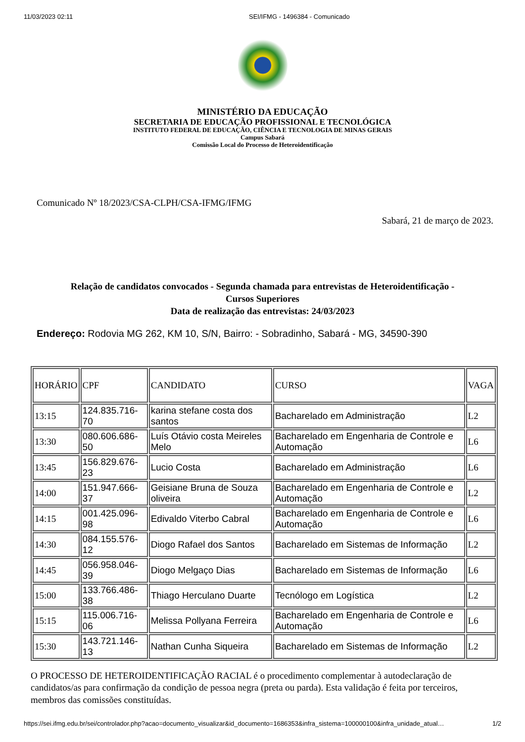11/03/2023 02:11 SEI/IFMG - 1496384 - Comunicado
MINISTÉRIO DA EDUCAÇÃO
SECRETARIA DE EDUCAÇÃO PROFISSIONAL E TECNOLÓGICA
INSTITUTO FEDERAL DE EDUCAÇÃO, CIÊNCIA E TECNOLOGIA DE MINAS GERAIS
Campus Sabará
Comissão Local do Processo de Heteroidentificação
Comunicado Nº 18/2023/CSA-CLPH/CSA-IFMG/IFMG
Sabará, 21 de março de 2023.
Relação de candidatos convocados - Segunda chamada para entrevistas de Heteroidentificação -
Cursos Superiores
Data de realização das entrevistas: 24/03/2023
Endereço: Rodovia MG 262, KM 10, S/N, Bairro: - Sobradinho, Sabará - MG, 34590-390
| HORÁRIO | CPF | CANDIDATO | CURSO | VAGA |
| 13:15 | 124.835.716-70 | karina stefane costa dos santos | Bacharelado em Administração | L2 |
| 13:30 | 080.606.686-50 | Luís Otávio costa Meireles Melo | Bacharelado em Engenharia de Controle e Automação | L6 |
| 13:45 | 156.829.676-23 | Lucio Costa | Bacharelado em Administração | L6 |
| 14:00 | 151.947.666-37 | Geisiane Bruna de Souza oliveira | Bacharelado em Engenharia de Controle e Automação | L2 |
| 14:15 | 001.425.096-98 | Edivaldo Viterbo Cabral | Bacharelado em Engenharia de Controle e Automação | L6 |
| 14:30 | 084.155.576-12 | Diogo Rafael dos Santos | Bacharelado em Sistemas de Informação | L2 |
| 14:45 | 056.958.046-39 | Diogo Melgaço Dias | Bacharelado em Sistemas de Informação | L6 |
| 15:00 | 133.766.486-38 | Thiago Herculano Duarte | Tecnólogo em Logística | L2 |
| 15:15 | 115.006.716-06 | Melissa Pollyana Ferreira | Bacharelado em Engenharia de Controle e Automação | L6 |
| 15:30 | 143.721.146-13 | Nathan Cunha Siqueira | Bacharelado em Sistemas de Informação | L2 |
O PROCESSO DE HETEROIDENTIFICAÇÃO RACIAL é o procedimento complementar à autodeclaração de candidatos/as para confirmação da condição de pessoa negra (preta ou parda). Esta validação é feita por terceiros, membros das comissões constituídas.
https://sei.ifmg.edu.br/sei/controlador.php?acao=documento_visualizar&id_documento=1686353&infra_sistema=100000100&infra_unidade_atual… 1/2